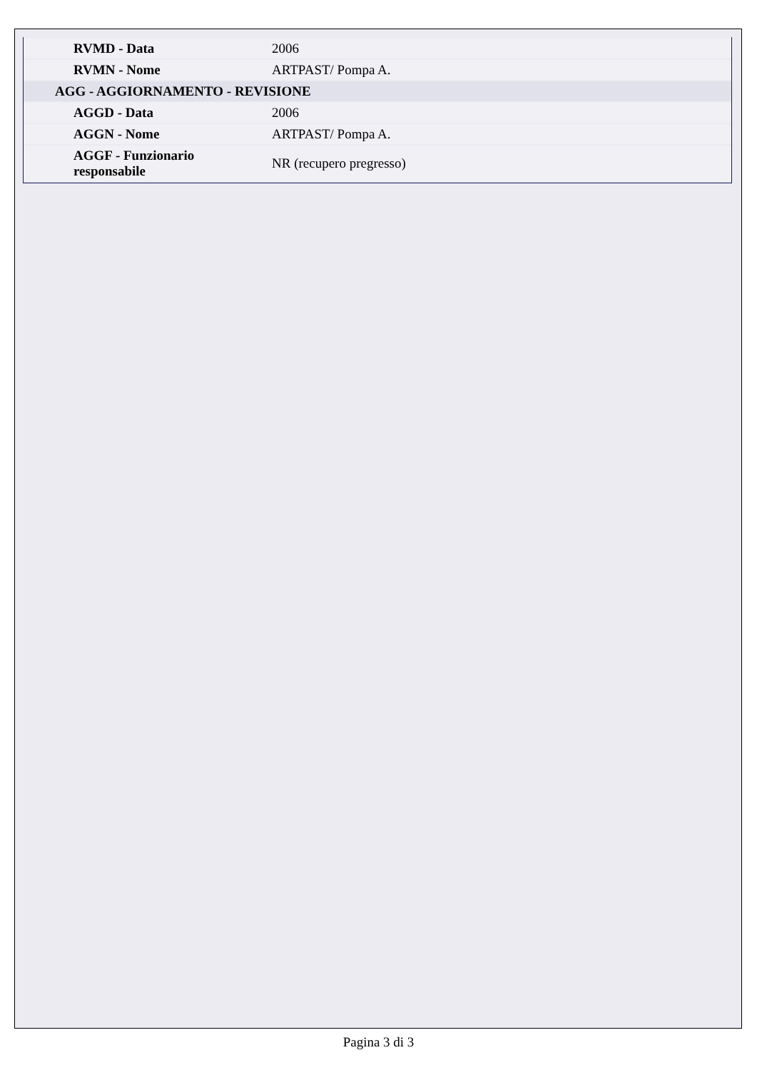| RVMD - Data | 2006 |
| RVMN - Nome | ARTPAST/ Pompa A. |
| AGG - AGGIORNAMENTO - REVISIONE | |
| AGGD - Data | 2006 |
| AGGN - Nome | ARTPAST/ Pompa A. |
| AGGF - Funzionario responsabile | NR (recupero pregresso) |
Pagina 3 di 3